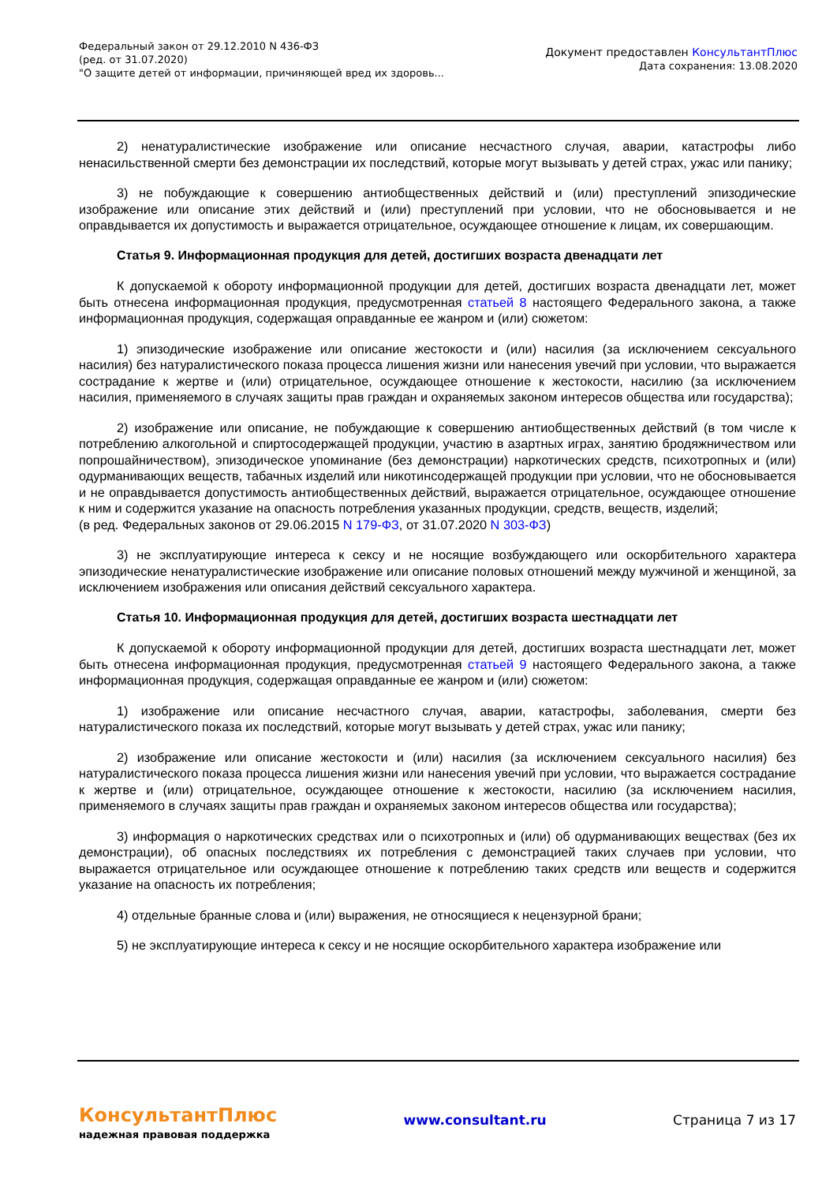Федеральный закон от 29.12.2010 N 436-ФЗ
(ред. от 31.07.2020)
"О защите детей от информации, причиняющей вред их здоровь...
Документ предоставлен КонсультантПлюс
Дата сохранения: 13.08.2020
2) ненатуралистические изображение или описание несчастного случая, аварии, катастрофы либо ненасильственной смерти без демонстрации их последствий, которые могут вызывать у детей страх, ужас или панику;
3) не побуждающие к совершению антиобщественных действий и (или) преступлений эпизодические изображение или описание этих действий и (или) преступлений при условии, что не обосновывается и не оправдывается их допустимость и выражается отрицательное, осуждающее отношение к лицам, их совершающим.
Статья 9. Информационная продукция для детей, достигших возраста двенадцати лет
К допускаемой к обороту информационной продукции для детей, достигших возраста двенадцати лет, может быть отнесена информационная продукция, предусмотренная статьей 8 настоящего Федерального закона, а также информационная продукция, содержащая оправданные ее жанром и (или) сюжетом:
1) эпизодические изображение или описание жестокости и (или) насилия (за исключением сексуального насилия) без натуралистического показа процесса лишения жизни или нанесения увечий при условии, что выражается сострадание к жертве и (или) отрицательное, осуждающее отношение к жестокости, насилию (за исключением насилия, применяемого в случаях защиты прав граждан и охраняемых законом интересов общества или государства);
2) изображение или описание, не побуждающие к совершению антиобщественных действий (в том числе к потреблению алкогольной и спиртосодержащей продукции, участию в азартных играх, занятию бродяжничеством или попрошайничеством), эпизодическое упоминание (без демонстрации) наркотических средств, психотропных и (или) одурманивающих веществ, табачных изделий или никотинсодержащей продукции при условии, что не обосновывается и не оправдывается допустимость антиобщественных действий, выражается отрицательное, осуждающее отношение к ним и содержится указание на опасность потребления указанных продукции, средств, веществ, изделий;
(в ред. Федеральных законов от 29.06.2015 N 179-ФЗ, от 31.07.2020 N 303-ФЗ)
3) не эксплуатирующие интереса к сексу и не носящие возбуждающего или оскорбительного характера эпизодические ненатуралистические изображение или описание половых отношений между мужчиной и женщиной, за исключением изображения или описания действий сексуального характера.
Статья 10. Информационная продукция для детей, достигших возраста шестнадцати лет
К допускаемой к обороту информационной продукции для детей, достигших возраста шестнадцати лет, может быть отнесена информационная продукция, предусмотренная статьей 9 настоящего Федерального закона, а также информационная продукция, содержащая оправданные ее жанром и (или) сюжетом:
1) изображение или описание несчастного случая, аварии, катастрофы, заболевания, смерти без натуралистического показа их последствий, которые могут вызывать у детей страх, ужас или панику;
2) изображение или описание жестокости и (или) насилия (за исключением сексуального насилия) без натуралистического показа процесса лишения жизни или нанесения увечий при условии, что выражается сострадание к жертве и (или) отрицательное, осуждающее отношение к жестокости, насилию (за исключением насилия, применяемого в случаях защиты прав граждан и охраняемых законом интересов общества или государства);
3) информация о наркотических средствах или о психотропных и (или) об одурманивающих веществах (без их демонстрации), об опасных последствиях их потребления с демонстрацией таких случаев при условии, что выражается отрицательное или осуждающее отношение к потреблению таких средств или веществ и содержится указание на опасность их потребления;
4) отдельные бранные слова и (или) выражения, не относящиеся к нецензурной брани;
5) не эксплуатирующие интереса к сексу и не носящие оскорбительного характера изображение или
КонсультантПлюс
надежная правовая поддержка
www.consultant.ru Страница 7 из 17